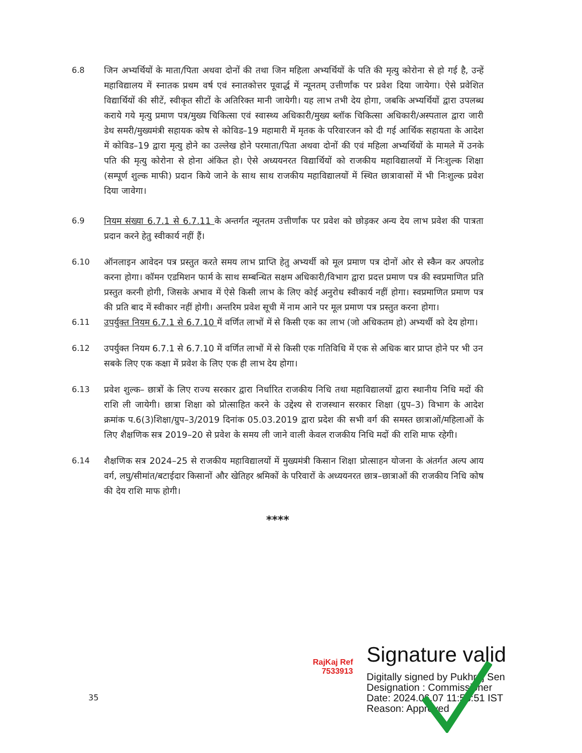6.8 जिन अभ्यर्थियों के माता/पिता अथवा दोनों की तथा जिन महिला अभ्यर्थियों के पति की मृत्यु कोरोना से हो गई है, उन्हें महाविद्यालय में स्नातक प्रथम वर्ष एवं स्नातकोत्तर पूवार्द्ध में न्यूनतम् उत्तीर्णांक पर प्रवेश दिया जायेगा। ऐसे प्रवेशित विद्यार्थियों की सीटें, स्वीकृत सीटों के अतिरिक्त मानी जायेगी। यह लाभ तभी देय होगा, जबकि अभ्यर्थियों द्वारा उपलब्ध कराये गये मृत्यु प्रमाण पत्र/मुख्य चिकित्सा एवं स्वास्थ्य अधिकारी/मुख्य ब्लॉक चिकित्सा अधिकारी/अस्पताल द्वारा जारी डेथ समरी/मुख्यमंत्री सहायक कोष से कोविड–19 महामारी में मृतक के परिवारजन को दी गई आर्थिक सहायता के आदेश में कोविड–19 द्वारा मृत्यु होने का उल्लेख होने परमाता/पिता अथवा दोनों की एवं महिला अभ्यर्थियों के मामले में उनके पति की मृत्यु कोरोना से होना अंकित हो। ऐसे अध्ययनरत विद्यार्थियों को राजकीय महाविद्यालयों में निःशुल्क शिक्षा (सम्पूर्ण शुल्क माफी) प्रदान किये जाने के साथ साथ राजकीय महाविद्यालयों में स्थित छात्रावासों में भी निःशुल्क प्रवेश दिया जावेगा।
6.9 नियम संख्या 6.7.1 से 6.7.11 के अन्तर्गत न्यूनतम उत्तीर्णांक पर प्रवेश को छोड़कर अन्य देय लाभ प्रवेश की पात्रता प्रदान करने हेतु स्वीकार्य नहीं हैं।
6.10 ऑनलाइन आवेदन पत्र प्रस्तुत करते समय लाभ प्राप्ति हेतु अभ्यर्थी को मूल प्रमाण पत्र दोनों ओर से स्कैन कर अपलोड करना होगा। कॉमन एडमिशन फार्म के साथ सम्बन्धित सक्षम अधिकारी/विभाग द्वारा प्रदत्त प्रमाण पत्र की स्वप्रमाणित प्रति प्रस्तुत करनी होगी, जिसके अभाव में ऐसे किसी लाभ के लिए कोई अनुरोध स्वीकार्य नहीं होगा। स्वप्रमाणित प्रमाण पत्र की प्रति बाद में स्वीकार नहीं होगी। अन्तरिम प्रवेश सूची में नाम आने पर मूल प्रमाण पत्र प्रस्तुत करना होगा।
6.11 उपर्युक्त नियम 6.7.1 से 6.7.10 में वर्णित लाभों में से किसी एक का लाभ (जो अधिकतम हो) अभ्यर्थी को देय होगा।
6.12 उपर्युक्त नियम 6.7.1 से 6.7.10 में वर्णित लाभों में से किसी एक गतिविधि में एक से अधिक बार प्राप्त होने पर भी उन सबके लिए एक कक्षा में प्रवेश के लिए एक ही लाभ देय होगा।
6.13 प्रवेश शुल्क– छात्रों के लिए राज्य सरकार द्वारा निर्धारित राजकीय निधि तथा महाविद्यालयों द्वारा स्थानीय निधि मदों की राशि ली जायेगी। छात्रा शिक्षा को प्रोत्साहित करने के उद्देश्य से राजस्थान सरकार शिक्षा (ग्रुप–3) विभाग के आदेश क्रमांक प.6(3)शिक्षा/ग्रुप–3/2019 दिनांक 05.03.2019 द्वारा प्रदेश की सभी वर्ग की समस्त छात्राओं/महिलाओं के लिए शैक्षणिक सत्र 2019–20 से प्रवेश के समय ली जाने वाली केवल राजकीय निधि मदों की राशि माफ रहेगी।
6.14 शैक्षणिक सत्र 2024–25 से राजकीय महाविद्यालयों में मुख्यमंत्री किसान शिक्षा प्रोत्साहन योजना के अंतर्गत अल्प आय वर्ग, लघु/सीमांत/बटाईदार किसानों और खेतिहर श्रमिकों के परिवारों के अध्ययनरत छात्र–छात्राओं की राजकीय निधि कोष की देय राशि माफ होगी।
****
RajKaj Ref
7533913
Signature valid
Digitally signed by Pukhraj Sen
Designation : Commissioner
Date: 2024.06.07 11:58:51 IST
Reason: Approved
35